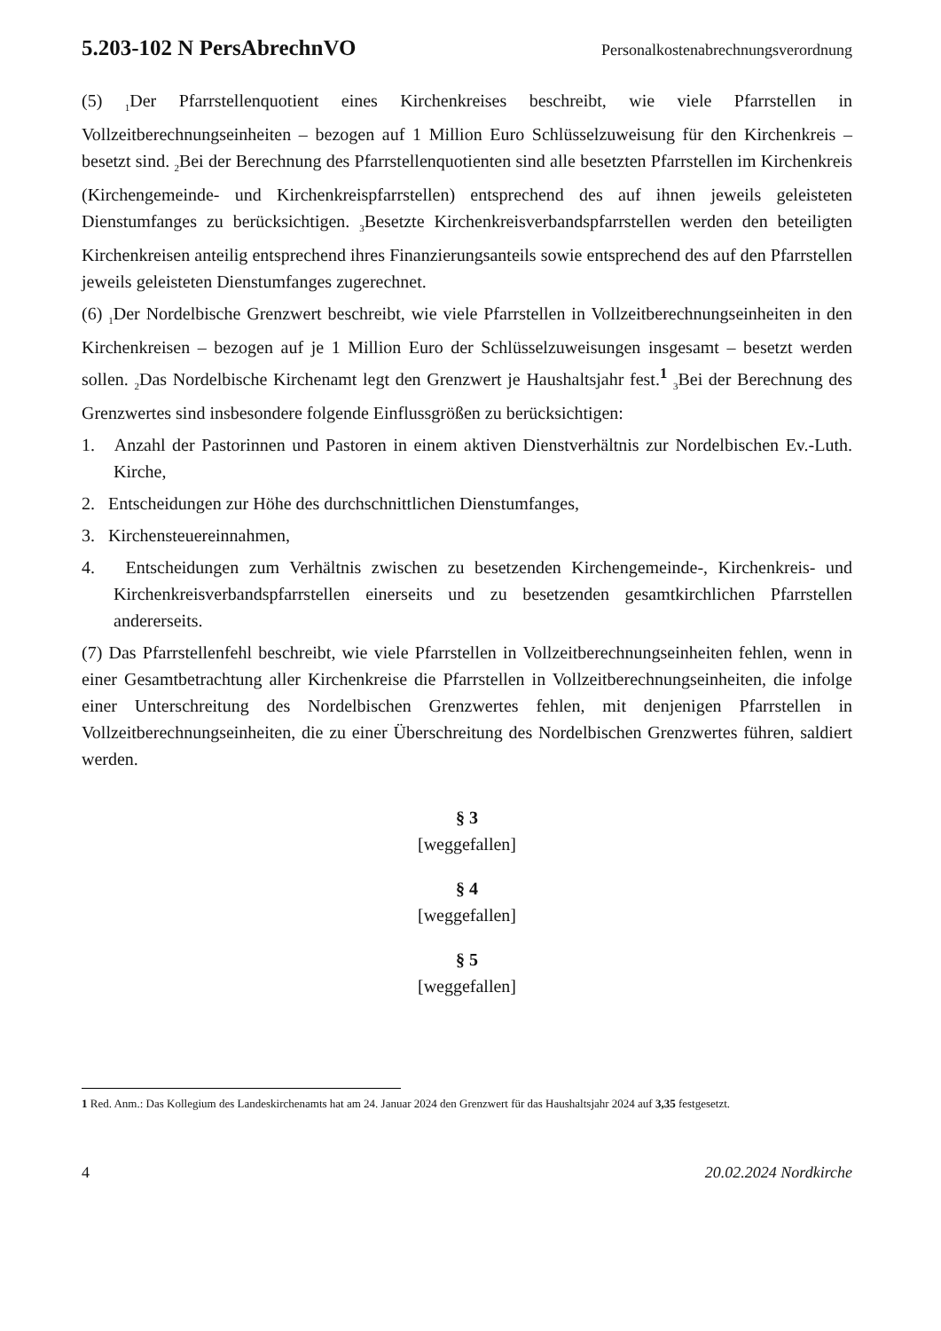5.203-102 N PersAbrechnVO Personalkostenabrechnungsverordnung
(5) <sub>1</sub>Der Pfarrstellenquotient eines Kirchenkreises beschreibt, wie viele Pfarrstellen in Vollzeitberechnungseinheiten – bezogen auf 1 Million Euro Schlüsselzuweisung für den Kirchenkreis – besetzt sind. <sub>2</sub>Bei der Berechnung des Pfarrstellenquotienten sind alle besetzten Pfarrstellen im Kirchenkreis (Kirchengemeinde- und Kirchenkreispfarrstellen) entsprechend des auf ihnen jeweils geleisteten Dienstumfanges zu berücksichtigen. <sub>3</sub>Besetzte Kirchenkreisverbandspfarrstellen werden den beteiligten Kirchenkreisen anteilig entsprechend ihres Finanzierungsanteils sowie entsprechend des auf den Pfarrstellen jeweils geleisteten Dienstumfanges zugerechnet.
(6) <sub>1</sub>Der Nordelbische Grenzwert beschreibt, wie viele Pfarrstellen in Vollzeitberechnungseinheiten in den Kirchenkreisen – bezogen auf je 1 Million Euro der Schlüsselzuweisungen insgesamt – besetzt werden sollen. <sub>2</sub>Das Nordelbische Kirchenamt legt den Grenzwert je Haushaltsjahr fest.<sup>1</sup> <sub>3</sub>Bei der Berechnung des Grenzwertes sind insbesondere folgende Einflussgrößen zu berücksichtigen:
1. Anzahl der Pastorinnen und Pastoren in einem aktiven Dienstverhältnis zur Nordelbischen Ev.-Luth. Kirche,
2. Entscheidungen zur Höhe des durchschnittlichen Dienstumfanges,
3. Kirchensteuereinnahmen,
4. Entscheidungen zum Verhältnis zwischen zu besetzenden Kirchengemeinde-, Kirchenkreis- und Kirchenkreisverbandspfarrstellen einerseits und zu besetzenden gesamtkirchlichen Pfarrstellen andererseits.
(7) Das Pfarrstellenfehl beschreibt, wie viele Pfarrstellen in Vollzeitberechnungseinheiten fehlen, wenn in einer Gesamtbetrachtung aller Kirchenkreise die Pfarrstellen in Vollzeitberechnungseinheiten, die infolge einer Unterschreitung des Nordelbischen Grenzwertes fehlen, mit denjenigen Pfarrstellen in Vollzeitberechnungseinheiten, die zu einer Überschreitung des Nordelbischen Grenzwertes führen, saldiert werden.
§ 3
[weggefallen]
§ 4
[weggefallen]
§ 5
[weggefallen]
1 Red. Anm.: Das Kollegium des Landeskirchenamts hat am 24. Januar 2024 den Grenzwert für das Haushaltsjahr 2024 auf 3,35 festgesetzt.
4 20.02.2024 Nordkirche